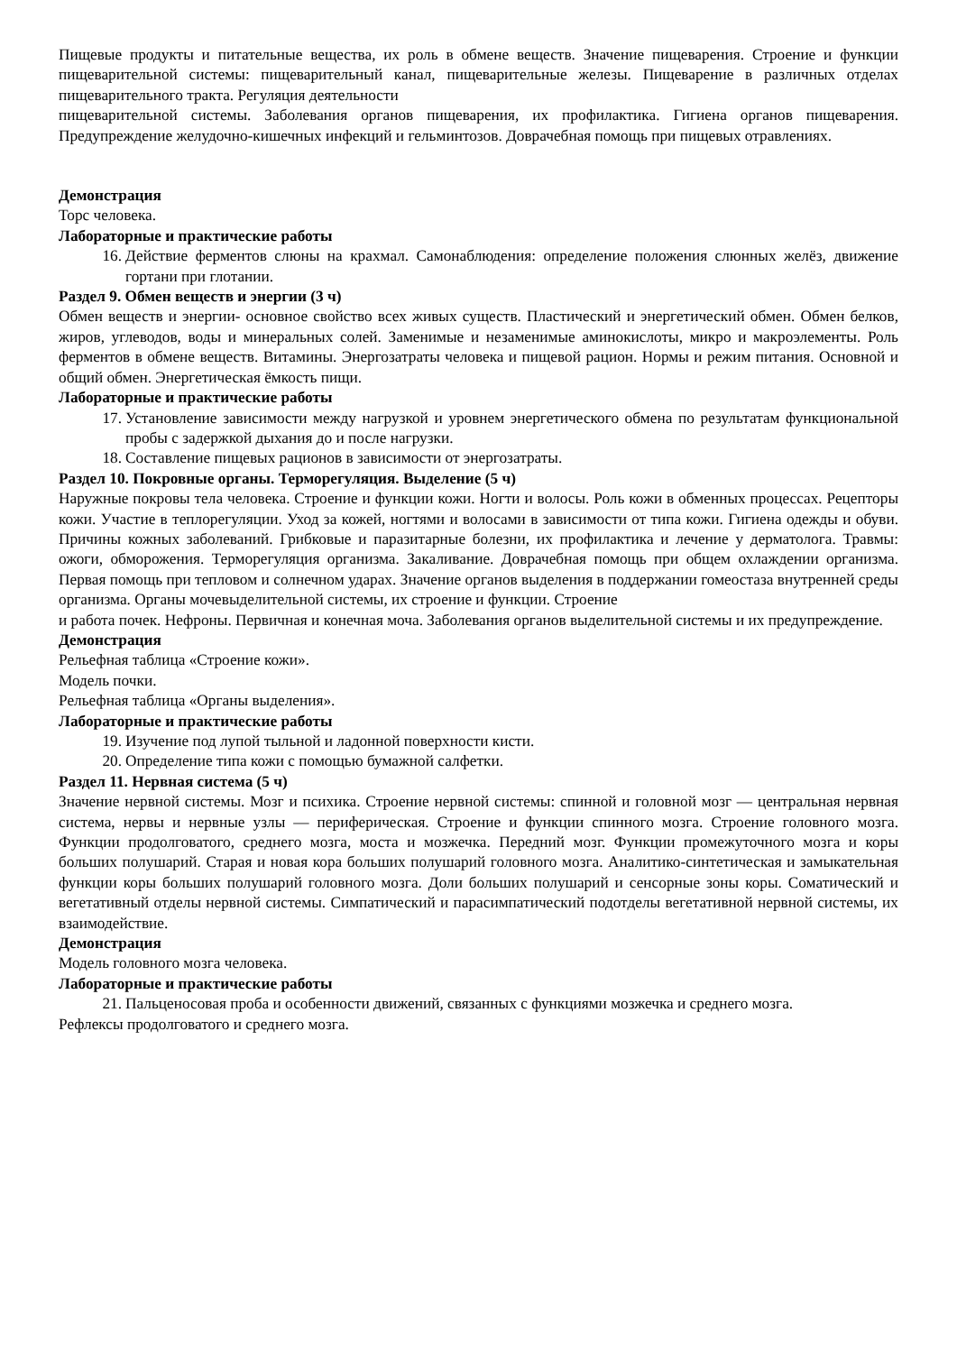Пищевые продукты и питательные вещества, их роль в обмене веществ. Значение пищеварения. Строение и функции пищеварительной системы: пищеварительный канал, пищеварительные железы. Пищеварение в различных отделах пищеварительного тракта. Регуляция деятельности
пищеварительной системы. Заболевания органов пищеварения, их профилактика. Гигиена органов пищеварения. Предупреждение желудочно-кишечных инфекций и гельминтозов. Доврачебная помощь при пищевых отравлениях.
Демонстрация
Торс человека.
Лабораторные и практические работы
16. Действие ферментов слюны на крахмал. Самонаблюдения: определение положения слюнных желёз, движение гортани при глотании.
Раздел 9. Обмен веществ и энергии (3 ч)
Обмен веществ и энергии- основное свойство всех живых существ. Пластический и энергетический обмен. Обмен белков, жиров, углеводов, воды и минеральных солей. Заменимые и незаменимые аминокислоты, микро и макроэлементы. Роль ферментов в обмене веществ. Витамины. Энергозатраты человека и пищевой рацион. Нормы и режим питания. Основной и общий обмен. Энергетическая ёмкость пищи.
Лабораторные и практические работы
17. Установление зависимости между нагрузкой и уровнем энергетического обмена по результатам функциональной пробы с задержкой дыхания до и после нагрузки.
18. Составление пищевых рационов в зависимости от энергозатраты.
Раздел 10. Покровные органы. Терморегуляция. Выделение (5 ч)
Наружные покровы тела человека. Строение и функции кожи. Ногти и волосы. Роль кожи в обменных процессах. Рецепторы кожи. Участие в теплорегуляции. Уход за кожей, ногтями и волосами в зависимости от типа кожи. Гигиена одежды и обуви. Причины кожных заболеваний. Грибковые и паразитарные болезни, их профилактика и лечение у дерматолога. Травмы: ожоги, обморожения. Терморегуляция организма. Закаливание. Доврачебная помощь при общем охлаждении организма. Первая помощь при тепловом и солнечном ударах. Значение органов выделения в поддержании гомеостаза внутренней среды организма. Органы мочевыделительной системы, их строение и функции. Строение
и работа почек. Нефроны. Первичная и конечная моча. Заболевания органов выделительной системы и их предупреждение.
Демонстрация
Рельефная таблица «Строение кожи».
Модель почки.
Рельефная таблица «Органы выделения».
Лабораторные и практические работы
19. Изучение под лупой тыльной и ладонной поверхности кисти.
20. Определение типа кожи с помощью бумажной салфетки.
Раздел 11. Нервная система (5 ч)
Значение нервной системы. Мозг и психика. Строение нервной системы: спинной и головной мозг — центральная нервная система, нервы и нервные узлы — периферическая. Строение и функции спинного мозга. Строение головного мозга. Функции продолговатого, среднего мозга, моста и мозжечка. Передний мозг. Функции промежуточного мозга и коры больших полушарий. Старая и новая кора больших полушарий головного мозга. Аналитико-синтетическая и замыкательная функции коры больших полушарий головного мозга. Доли больших полушарий и сенсорные зоны коры. Соматический и вегетативный отделы нервной системы. Симпатический и парасимпатический подотделы вегетативной нервной системы, их взаимодействие.
Демонстрация
Модель головного мозга человека.
Лабораторные и практические работы
21. Пальценосовая проба и особенности движений, связанных с функциями мозжечка и среднего мозга.
Рефлексы продолговатого и среднего мозга.